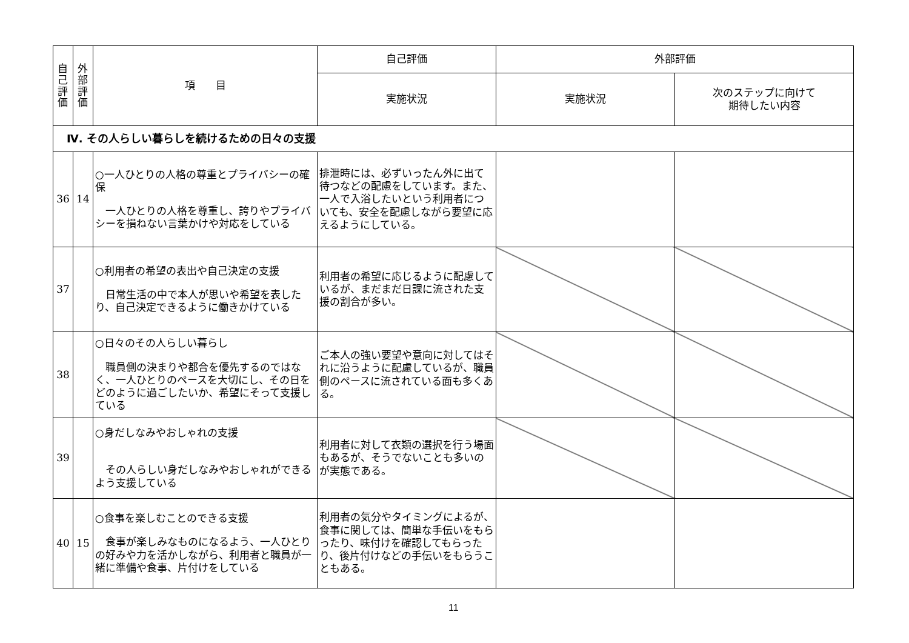| 自 己 評 価 | 外 部 評 価 | 項 目 | 自己評価 | 外部評価 | |
| --- | --- | --- | --- | --- | --- |
| | | | 実施状況 | 実施状況 | 次のステップに向けて 期待したい内容 |
| Ⅳ. その人らしい暮らしを続けるための日々の支援 | | | | | |
| 36 | 14 | ○一人ひとりの人格の尊重とプライバシーの確保 一人ひとりの人格を尊重し、誇りやプライバシーを損ねない言葉かけや対応をしている | 排泄時には、必ずいったん外に出て待つなどの配慮をしています。また、一人で入浴したいという利用者についても、安全を配慮しながら要望に応えるようにしている。 | | |
| 37 | | ○利用者の希望の表出や自己決定の支援 日常生活の中で本人が思いや希望を表したり、自己決定できるように働きかけている | 利用者の希望に応じるように配慮しているが、まだまだ日課に流された支援の割合が多い。 | | |
| 38 | | ○日々のその人らしい暮らし 職員側の決まりや都合を優先するのではなく、一人ひとりのペースを大切にし、その日をどのように過ごしたいか、希望にそって支援している | ご本人の強い要望や意向に対してはそれに沿うように配慮しているが、職員側のペースに流されている面も多くある。 | | |
| 39 | | ○身だしなみやおしゃれの支援 その人らしい身だしなみやおしゃれができるよう支援している | 利用者に対して衣類の選択を行う場面もあるが、そうでないことも多いのが実態である。 | | |
| 40 | 15 | ○食事を楽しむことのできる支援 食事が楽しみなものになるよう、一人ひとりの好みや力を活かしながら、利用者と職員が一緒に準備や食事、片付けをしている | 利用者の気分やタイミングによるが、食事に関しては、簡単な手伝いをもらったり、味付けを確認してもらったり、後片付けなどの手伝いをもらうこともある。 | | |
11